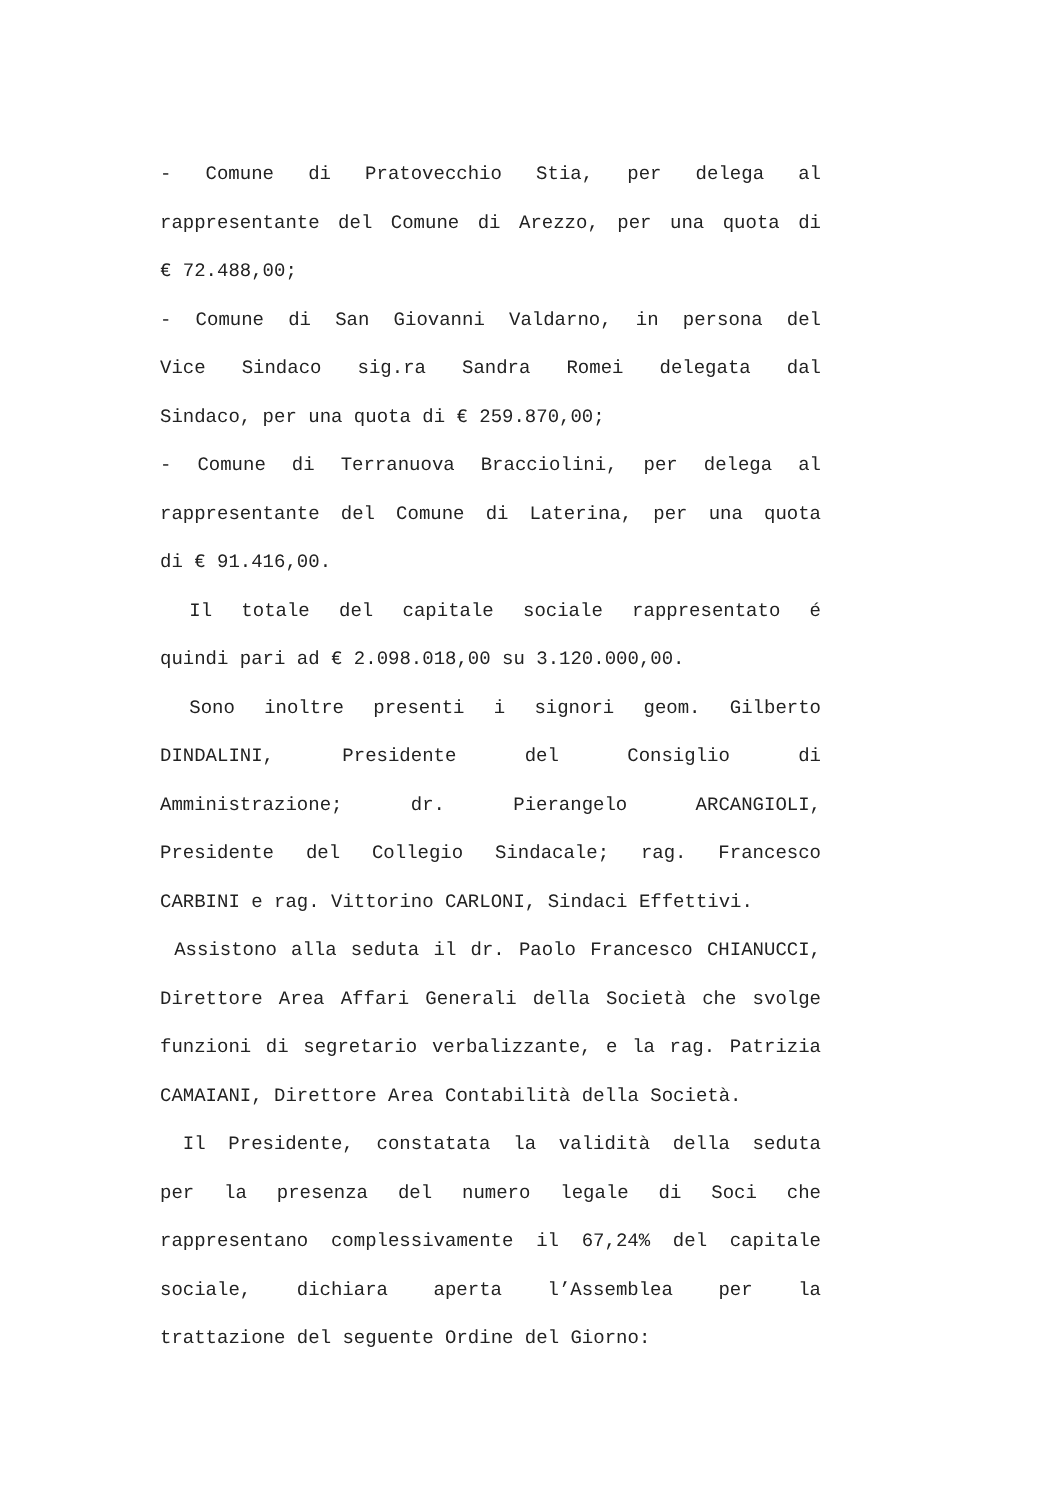- Comune di Pratovecchio Stia, per delega al
rappresentante del Comune di Arezzo, per una quota di
€ 72.488,00;
- Comune di San Giovanni Valdarno, in persona del
Vice Sindaco sig.ra Sandra Romei delegata dal
Sindaco, per una quota di € 259.870,00;
- Comune di Terranuova Bracciolini, per delega al
rappresentante del Comune di Laterina, per una quota
di € 91.416,00.
Il totale del capitale sociale rappresentato é
quindi pari ad € 2.098.018,00 su 3.120.000,00.
Sono inoltre presenti i signori geom. Gilberto
DINDALINI, Presidente del Consiglio di
Amministrazione; dr. Pierangelo ARCANGIOLI,
Presidente del Collegio Sindacale; rag. Francesco
CARBINI e rag. Vittorino CARLONI, Sindaci Effettivi.
Assistono alla seduta il dr. Paolo Francesco CHIANUCCI,
Direttore Area Affari Generali della Società che svolge
funzioni di segretario verbalizzante, e la rag. Patrizia
CAMAIANI, Direttore Area Contabilità della Società.
Il Presidente, constatata la validità della seduta
per la presenza del numero legale di Soci che
rappresentano complessivamente il 67,24% del capitale
sociale, dichiara aperta l’Assemblea per la
trattazione del seguente Ordine del Giorno: